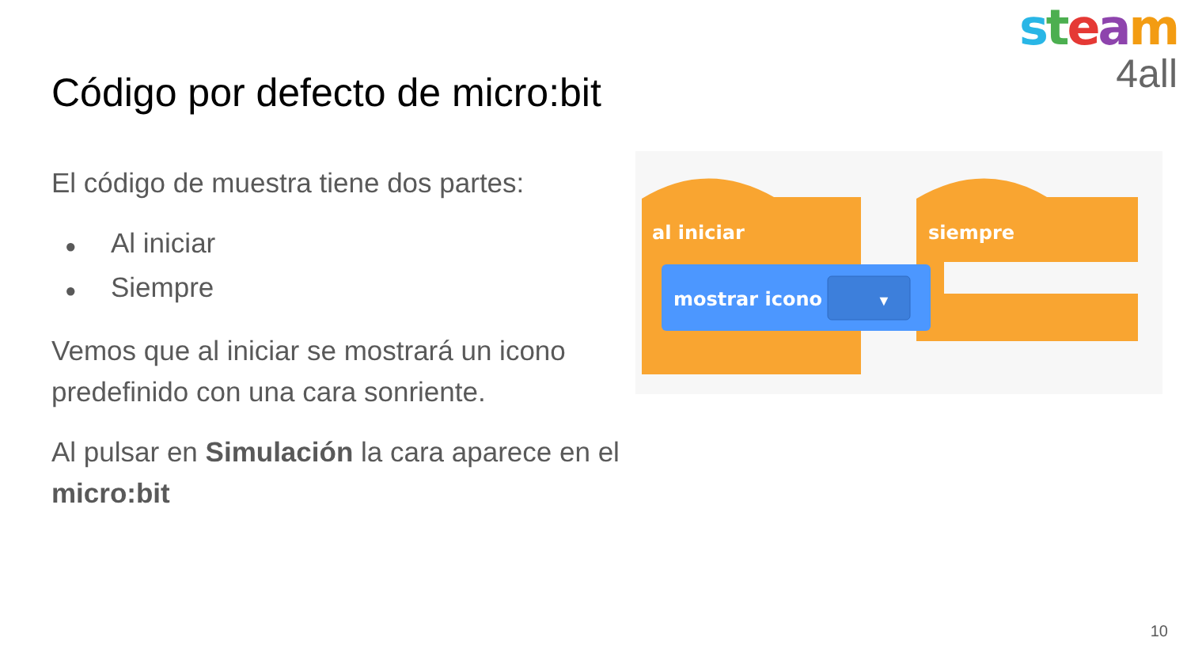steam
4all
Código por defecto de micro:bit
El código de muestra tiene dos partes:
● Al iniciar
● Siempre
Vemos que al iniciar se mostrará un icono predefinido con una cara sonriente.
Al pulsar en Simulación la cara aparece en el micro:bit
al iniciar
siempre
mostrar icono
▼
10